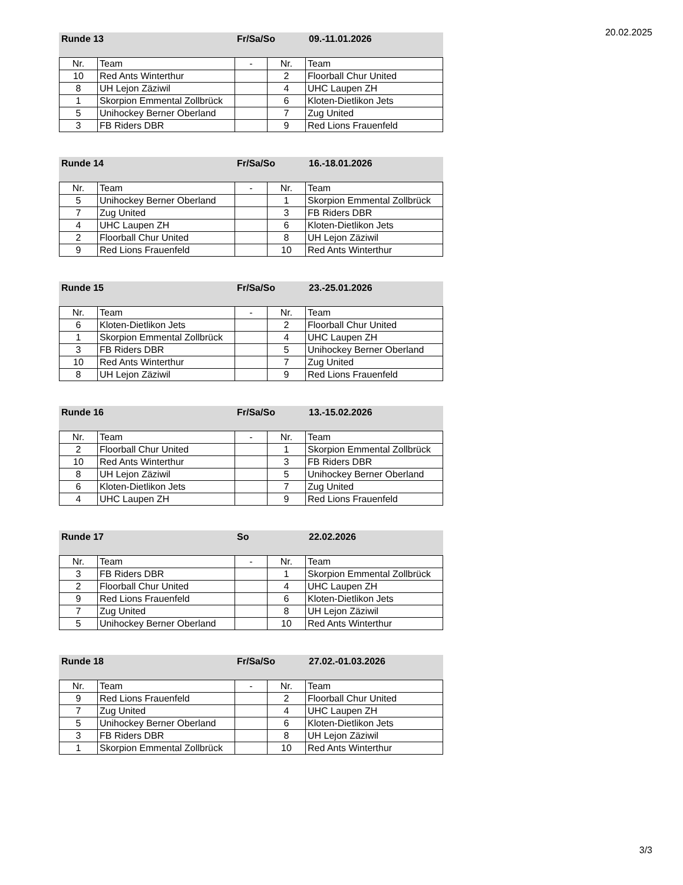20.02.2025
Runde 13 Fr/Sa/So 09.-11.01.2026
| Nr. | Team | - | Nr. | Team |
| --- | --- | --- | --- | --- |
| 10 | Red Ants Winterthur | | 2 | Floorball Chur United |
| 8 | UH Lejon Zäziwil | | 4 | UHC Laupen ZH |
| 1 | Skorpion Emmental Zollbrück | | 6 | Kloten-Dietlikon Jets |
| 5 | Unihockey Berner Oberland | | 7 | Zug United |
| 3 | FB Riders DBR | | 9 | Red Lions Frauenfeld |
Runde 14 Fr/Sa/So 16.-18.01.2026
| Nr. | Team | - | Nr. | Team |
| --- | --- | --- | --- | --- |
| 5 | Unihockey Berner Oberland | | 1 | Skorpion Emmental Zollbrück |
| 7 | Zug United | | 3 | FB Riders DBR |
| 4 | UHC Laupen ZH | | 6 | Kloten-Dietlikon Jets |
| 2 | Floorball Chur United | | 8 | UH Lejon Zäziwil |
| 9 | Red Lions Frauenfeld | | 10 | Red Ants Winterthur |
Runde 15 Fr/Sa/So 23.-25.01.2026
| Nr. | Team | - | Nr. | Team |
| --- | --- | --- | --- | --- |
| 6 | Kloten-Dietlikon Jets | | 2 | Floorball Chur United |
| 1 | Skorpion Emmental Zollbrück | | 4 | UHC Laupen ZH |
| 3 | FB Riders DBR | | 5 | Unihockey Berner Oberland |
| 10 | Red Ants Winterthur | | 7 | Zug United |
| 8 | UH Lejon Zäziwil | | 9 | Red Lions Frauenfeld |
Runde 16 Fr/Sa/So 13.-15.02.2026
| Nr. | Team | - | Nr. | Team |
| --- | --- | --- | --- | --- |
| 2 | Floorball Chur United | | 1 | Skorpion Emmental Zollbrück |
| 10 | Red Ants Winterthur | | 3 | FB Riders DBR |
| 8 | UH Lejon Zäziwil | | 5 | Unihockey Berner Oberland |
| 6 | Kloten-Dietlikon Jets | | 7 | Zug United |
| 4 | UHC Laupen ZH | | 9 | Red Lions Frauenfeld |
Runde 17 So 22.02.2026
| Nr. | Team | - | Nr. | Team |
| --- | --- | --- | --- | --- |
| 3 | FB Riders DBR | | 1 | Skorpion Emmental Zollbrück |
| 2 | Floorball Chur United | | 4 | UHC Laupen ZH |
| 9 | Red Lions Frauenfeld | | 6 | Kloten-Dietlikon Jets |
| 7 | Zug United | | 8 | UH Lejon Zäziwil |
| 5 | Unihockey Berner Oberland | | 10 | Red Ants Winterthur |
Runde 18 Fr/Sa/So 27.02.-01.03.2026
| Nr. | Team | - | Nr. | Team |
| --- | --- | --- | --- | --- |
| 9 | Red Lions Frauenfeld | | 2 | Floorball Chur United |
| 7 | Zug United | | 4 | UHC Laupen ZH |
| 5 | Unihockey Berner Oberland | | 6 | Kloten-Dietlikon Jets |
| 3 | FB Riders DBR | | 8 | UH Lejon Zäziwil |
| 1 | Skorpion Emmental Zollbrück | | 10 | Red Ants Winterthur |
3/3